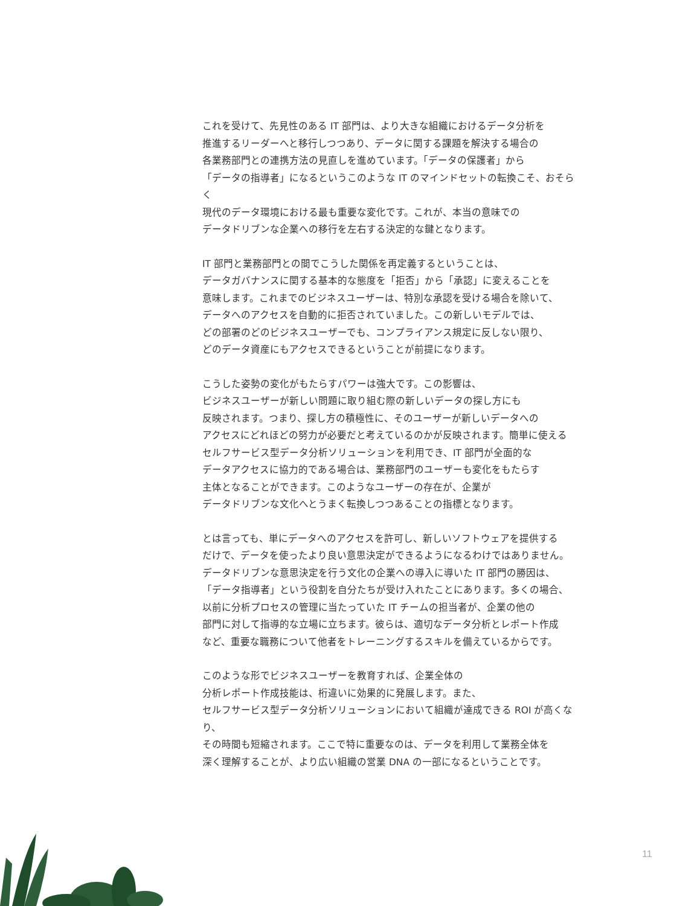これを受けて、先見性のある IT 部門は、より大きな組織におけるデータ分析を
推進するリーダーへと移行しつつあり、データに関する課題を解決する場合の
各業務部門との連携方法の見直しを進めています。「データの保護者」から
「データの指導者」になるというこのような IT のマインドセットの転換こそ、おそらく
現代のデータ環境における最も重要な変化です。これが、本当の意味での
データドリブンな企業への移行を左右する決定的な鍵となります。
IT 部門と業務部門との間でこうした関係を再定義するということは、
データガバナンスに関する基本的な態度を「拒否」から「承認」に変えることを
意味します。これまでのビジネスユーザーは、特別な承認を受ける場合を除いて、
データへのアクセスを自動的に拒否されていました。この新しいモデルでは、
どの部署のどのビジネスユーザーでも、コンプライアンス規定に反しない限り、
どのデータ資産にもアクセスできるということが前提になります。
こうした姿勢の変化がもたらすパワーは強大です。この影響は、
ビジネスユーザーが新しい問題に取り組む際の新しいデータの探し方にも
反映されます。つまり、探し方の積極性に、そのユーザーが新しいデータへの
アクセスにどれほどの努力が必要だと考えているのかが反映されます。簡単に使える
セルフサービス型データ分析ソリューションを利用でき、IT 部門が全面的な
データアクセスに協力的である場合は、業務部門のユーザーも変化をもたらす
主体となることができます。このようなユーザーの存在が、企業が
データドリブンな文化へとうまく転換しつつあることの指標となります。
とは言っても、単にデータへのアクセスを許可し、新しいソフトウェアを提供する
だけで、データを使ったより良い意思決定ができるようになるわけではありません。
データドリブンな意思決定を行う文化の企業への導入に導いた IT 部門の勝因は、
「データ指導者」という役割を自分たちが受け入れたことにあります。多くの場合、
以前に分析プロセスの管理に当たっていた IT チームの担当者が、企業の他の
部門に対して指導的な立場に立ちます。彼らは、適切なデータ分析とレポート作成
など、重要な職務について他者をトレーニングするスキルを備えているからです。
このような形でビジネスユーザーを教育すれば、企業全体の
分析レポート作成技能は、桁違いに効果的に発展します。また、
セルフサービス型データ分析ソリューションにおいて組織が達成できる ROI が高くなり、
その時間も短縮されます。ここで特に重要なのは、データを利用して業務全体を
深く理解することが、より広い組織の営業 DNA の一部になるということです。
11